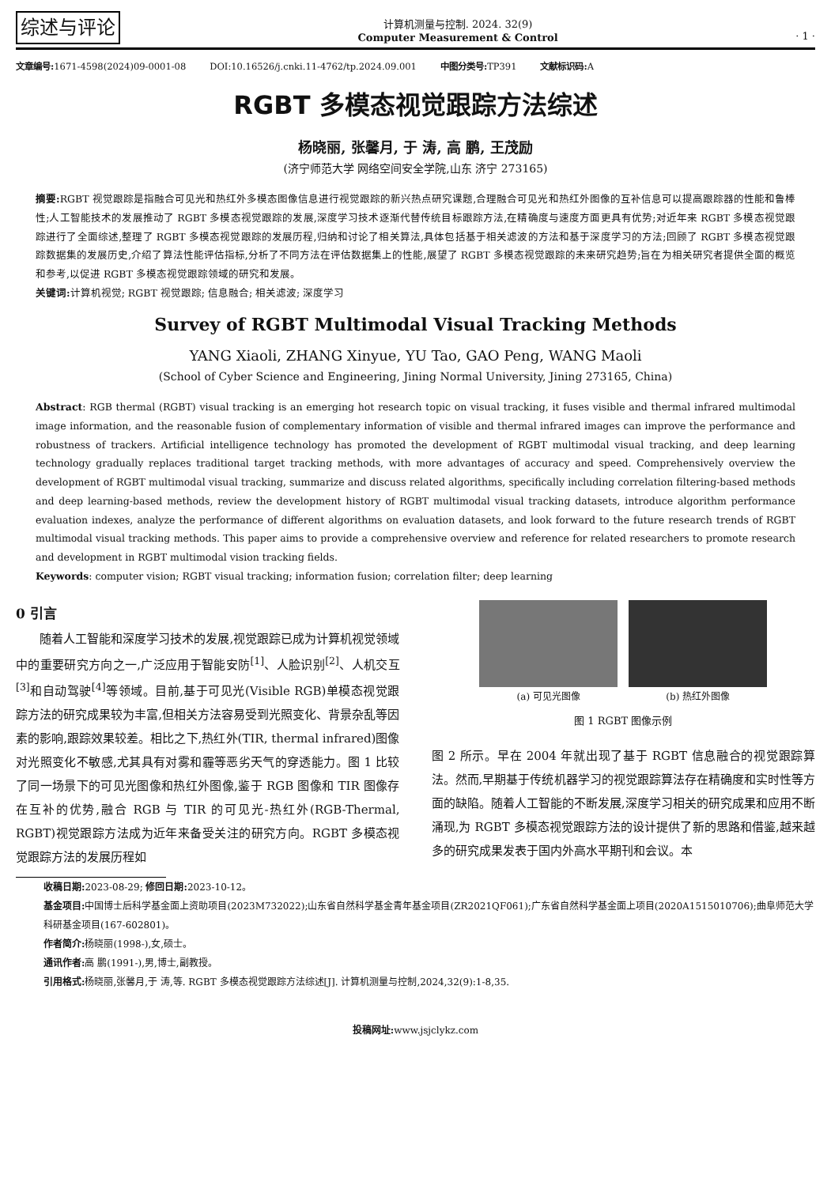综述与评论
计算机测量与控制. 2024. 32(9)
Computer Measurement & Control
· 1 ·
文章编号: 1671-4598(2024)09-0001-08 DOI:10.16526/j.cnki.11-4762/tp.2024.09.001 中图分类号: TP391 文献标识码: A
RGBT 多模态视觉跟踪方法综述
杨晓丽, 张馨月, 于 涛, 高 鹏, 王茂励
(济宁师范大学 网络空间安全学院,山东 济宁 273165)
摘要: RGBT 视觉跟踪是指融合可见光和热红外多模态图像信息进行视觉跟踪的新兴热点研究课题,合理融合可见光和热红外图像的互补信息可以提高跟踪器的性能和鲁棒性;人工智能技术的发展推动了 RGBT 多模态视觉跟踪的发展,深度学习技术逐渐代替传统目标跟踪方法,在精确度与速度方面更具有优势;对近年来 RGBT 多模态视觉跟踪进行了全面综述,整理了 RGBT 多模态视觉跟踪的发展历程,归纳和讨论了相关算法,具体包括基于相关滤波的方法和基于深度学习的方法;回顾了 RGBT 多模态视觉跟踪数据集的发展历史,介绍了算法性能评估指标,分析了不同方法在评估数据集上的性能,展望了 RGBT 多模态视觉跟踪的未来研究趋势;旨在为相关研究者提供全面的概览和参考,以促进 RGBT 多模态视觉跟踪领域的研究和发展。
关键词: 计算机视觉; RGBT 视觉跟踪; 信息融合; 相关滤波; 深度学习
Survey of RGBT Multimodal Visual Tracking Methods
YANG Xiaoli, ZHANG Xinyue, YU Tao, GAO Peng, WANG Maoli
(School of Cyber Science and Engineering, Jining Normal University, Jining 273165, China)
Abstract: RGB thermal (RGBT) visual tracking is an emerging hot research topic on visual tracking, it fuses visible and thermal infrared multimodal image information, and the reasonable fusion of complementary information of visible and thermal infrared images can improve the performance and robustness of trackers. Artificial intelligence technology has promoted the development of RGBT multimodal visual tracking, and deep learning technology gradually replaces traditional target tracking methods, with more advantages of accuracy and speed. Comprehensively overview the development of RGBT multimodal visual tracking, summarize and discuss related algorithms, specifically including correlation filtering-based methods and deep learning-based methods, review the development history of RGBT multimodal visual tracking datasets, introduce algorithm performance evaluation indexes, analyze the performance of different algorithms on evaluation datasets, and look forward to the future research trends of RGBT multimodal visual tracking methods. This paper aims to provide a comprehensive overview and reference for related researchers to promote research and development in RGBT multimodal vision tracking fields.
Keywords: computer vision; RGBT visual tracking; information fusion; correlation filter; deep learning
0 引言
　　随着人工智能和深度学习技术的发展,视觉跟踪已成为计算机视觉领域中的重要研究方向之一,广泛应用于智能安防<sup>[1]</sup>、人脸识别<sup>[2]</sup>、人机交互<sup>[3]</sup>和自动驾驶<sup>[4]</sup>等领域。目前,基于可见光(Visible RGB)单模态视觉跟踪方法的研究成果较为丰富,但相关方法容易受到光照变化、背景杂乱等因素的影响,跟踪效果较差。相比之下,热红外(TIR, thermal infrared)图像对光照变化不敏感,尤其具有对雾和霾等恶劣天气的穿透能力。图 1 比较了同一场景下的可见光图像和热红外图像,鉴于 RGB 图像和 TIR 图像存在互补的优势,融合 RGB 与 TIR 的可见光-热红外(RGB-Thermal, RGBT)视觉跟踪方法成为近年来备受关注的研究方向。RGBT 多模态视觉跟踪方法的发展历程如
(a) 可见光图像 (b) 热红外图像
图 1 RGBT 图像示例
图 2 所示。早在 2004 年就出现了基于 RGBT 信息融合的视觉跟踪算法。然而,早期基于传统机器学习的视觉跟踪算法存在精确度和实时性等方面的缺陷。随着人工智能的不断发展,深度学习相关的研究成果和应用不断涌现,为 RGBT 多模态视觉跟踪方法的设计提供了新的思路和借鉴,越来越多的研究成果发表于国内外高水平期刊和会议。本
收稿日期: 2023-08-29; 修回日期: 2023-10-12。
基金项目: 中国博士后科学基金面上资助项目(2023M732022);山东省自然科学基金青年基金项目(ZR2021QF061);广东省自然科学基金面上项目(2020A1515010706);曲阜师范大学科研基金项目(167-602801)。
作者简介: 杨晓丽(1998-),女,硕士。
通讯作者: 高 鹏(1991-),男,博士,副教授。
引用格式: 杨晓丽,张馨月,于 涛,等. RGBT 多模态视觉跟踪方法综述[J]. 计算机测量与控制,2024,32(9):1-8,35.
投稿网址: www.jsjclykz.com